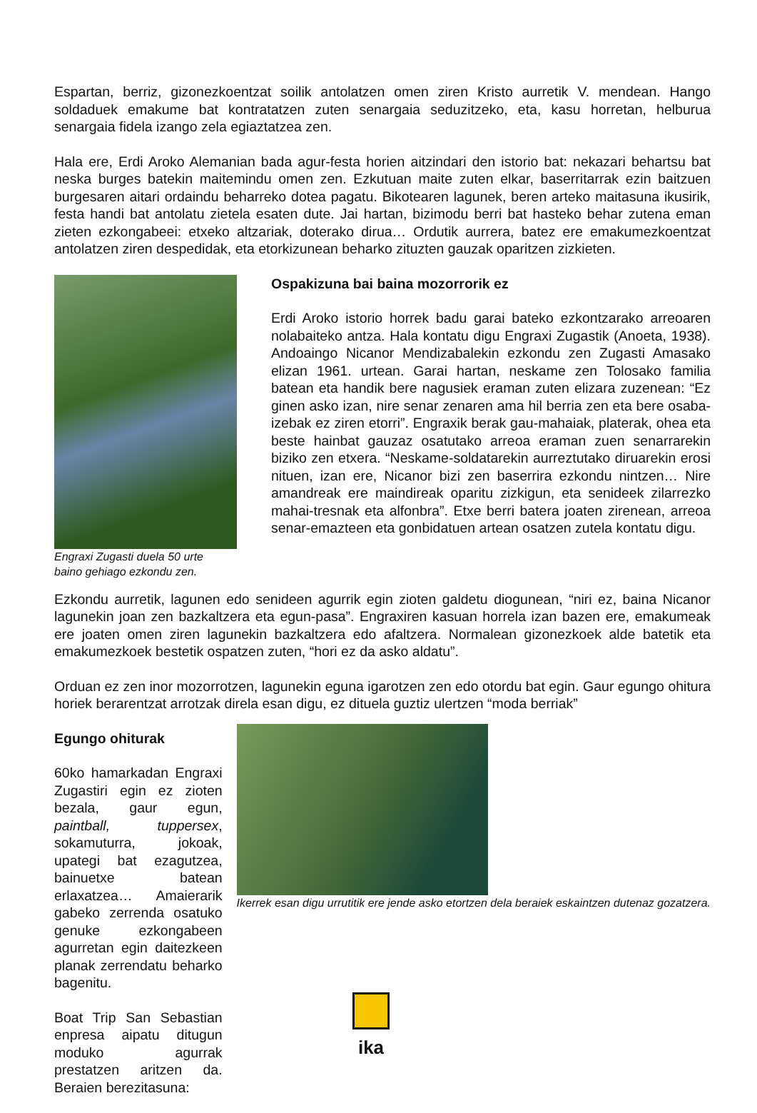Espartan, berriz, gizonezkoentzat soilik antolatzen omen ziren Kristo aurretik V. mendean. Hango soldaduek emakume bat kontratatzen zuten senargaia seduzitzeko, eta, kasu horretan, helburua senargaia fidela izango zela egiaztatzea zen.
Hala ere, Erdi Aroko Alemanian bada agur-festa horien aitzindari den istorio bat: nekazari behartsu bat neska burges batekin maitemindu omen zen. Ezkutuan maite zuten elkar, baserritarrak ezin baitzuen burgesaren aitari ordaindu beharreko dotea pagatu. Bikotearen lagunek, beren arteko maitasuna ikusirik, festa handi bat antolatu zietela esaten dute. Jai hartan, bizimodu berri bat hasteko behar zutena eman zieten ezkongabeei: etxeko altzariak, doterako dirua… Ordutik aurrera, batez ere emakumezkoentzat antolatzen ziren despedidak, eta etorkizunean beharko zituzten gauzak oparitzen zizkieten.
Engraxi Zugasti duela 50 urte
baino gehiago ezkondu zen.
Ospakizuna bai baina mozorrorik ez
Erdi Aroko istorio horrek badu garai bateko ezkontzarako arreoaren nolabaiteko antza. Hala kontatu digu Engraxi Zugastik (Anoeta, 1938). Andoaingo Nicanor Mendizabalekin ezkondu zen Zugasti Amasako elizan 1961. urtean. Garai hartan, neskame zen Tolosako familia batean eta handik bere nagusiek eraman zuten elizara zuzenean: “Ez ginen asko izan, nire senar zenaren ama hil berria zen eta bere osaba-izebak ez ziren etorri”. Engraxik berak gau-mahaiak, platerak, ohea eta beste hainbat gauzaz osatutako arreoa eraman zuen senarrarekin biziko zen etxera. “Neskame-soldatarekin aurreztutako diruarekin erosi nituen, izan ere, Nicanor bizi zen baserrira ezkondu nintzen… Nire amandreak ere maindireak oparitu zizkigun, eta senideek zilarrezko mahai-tresnak eta alfonbra”. Etxe berri batera joaten zirenean, arreoa senar-emazteen eta gonbidatuen artean osatzen zutela kontatu digu.
Ezkondu aurretik, lagunen edo senideen agurrik egin zioten galdetu diogunean, “niri ez, baina Nicanor lagunekin joan zen bazkaltzera eta egun-pasa”. Engraxiren kasuan horrela izan bazen ere, emakumeak ere joaten omen ziren lagunekin bazkaltzera edo afaltzera. Normalean gizonezkoek alde batetik eta emakumezkoek bestetik ospatzen zuten, “hori ez da asko aldatu”.
Orduan ez zen inor mozorrotzen, lagunekin eguna igarotzen zen edo otordu bat egin. Gaur egungo ohitura horiek berarentzat arrotzak direla esan digu, ez dituela guztiz ulertzen “moda berriak”
Egungo ohiturak
60ko hamarkadan Engraxi Zugastiri egin ez zioten bezala, gaur egun, paintball, tuppersex, sokamuturra, jokoak, upategi bat ezagutzea, bainuetxe batean erlaxatzea… Amaierarik gabeko zerrenda osatuko genuke ezkongabeen agurretan egin daitezkeen planak zerrendatu beharko bagenitu.
Boat Trip San Sebastian enpresa aipatu ditugun moduko agurrak prestatzen aritzen da. Beraien berezitasuna:
Ikerrek esan digu urrutitik ere jende asko etortzen dela beraiek eskaintzen dutenaz gozatzera.
ika